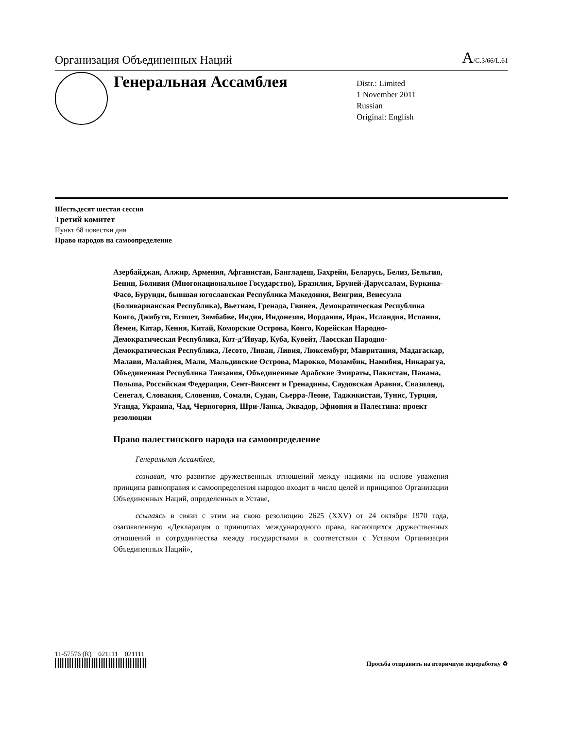Организация Объединенных Наций
A/C.3/66/L.61
Генеральная Ассамблея
Distr.: Limited
1 November 2011
Russian
Original: English
Шестьдесят шестая сессия
Третий комитет
Пункт 68 повестки дня
Право народов на самоопределение
Азербайджан, Алжир, Армения, Афганистан, Бангладеш, Бахрейн, Беларусь, Белиз, Бельгия, Бенин, Боливия (Многонациональное Государство), Бразилия, Бруней-Даруссалам, Буркина-Фасо, Бурунди, бывшая югославская Республика Македония, Венгрия, Венесуэла (Боливарианская Республика), Вьетнам, Гренада, Гвинея, Демократическая Республика Конго, Джибути, Египет, Зимбабве, Индия, Индонезия, Иордания, Ирак, Исландия, Испания, Йемен, Катар, Кения, Китай, Коморские Острова, Конго, Корейская Народно-Демократическая Республика, Кот-д’Ивуар, Куба, Кувейт, Лаосская Народно-Демократическая Республика, Лесото, Ливан, Ливия, Люксембург, Мавритания, Мадагаскар, Малави, Малайзия, Мали, Мальдивские Острова, Марокко, Мозамбик, Намибия, Никарагуа, Объединенная Республика Танзания, Объединенные Арабские Эмираты, Пакистан, Панама, Польша, Российская Федерация, Сент-Винсент и Гренадины, Саудовская Аравия, Свазиленд, Сенегал, Словакия, Словения, Сомали, Судан, Сьерра-Леоне, Таджикистан, Тунис, Турция, Уганда, Украина, Чад, Черногория, Шри-Ланка, Эквадор, Эфиопия и Палестина: проект резолюции
Право палестинского народа на самоопределение
Генеральная Ассамблея,
сознавая, что развитие дружественных отношений между нациями на основе уважения принципа равноправия и самоопределения народов входит в число целей и принципов Организации Объединенных Наций, определенных в Уставе,
ссылаясь в связи с этим на свою резолюцию 2625 (XXV) от 24 октября 1970 года, озаглавленную «Декларация о принципах международного права, касающихся дружественных отношений и сотрудничества между государствами в соответствии с Уставом Организации Объединенных Наций»,
11-57576 (R) 021111 021111
Просьба отправить на вторичную переработку ♻